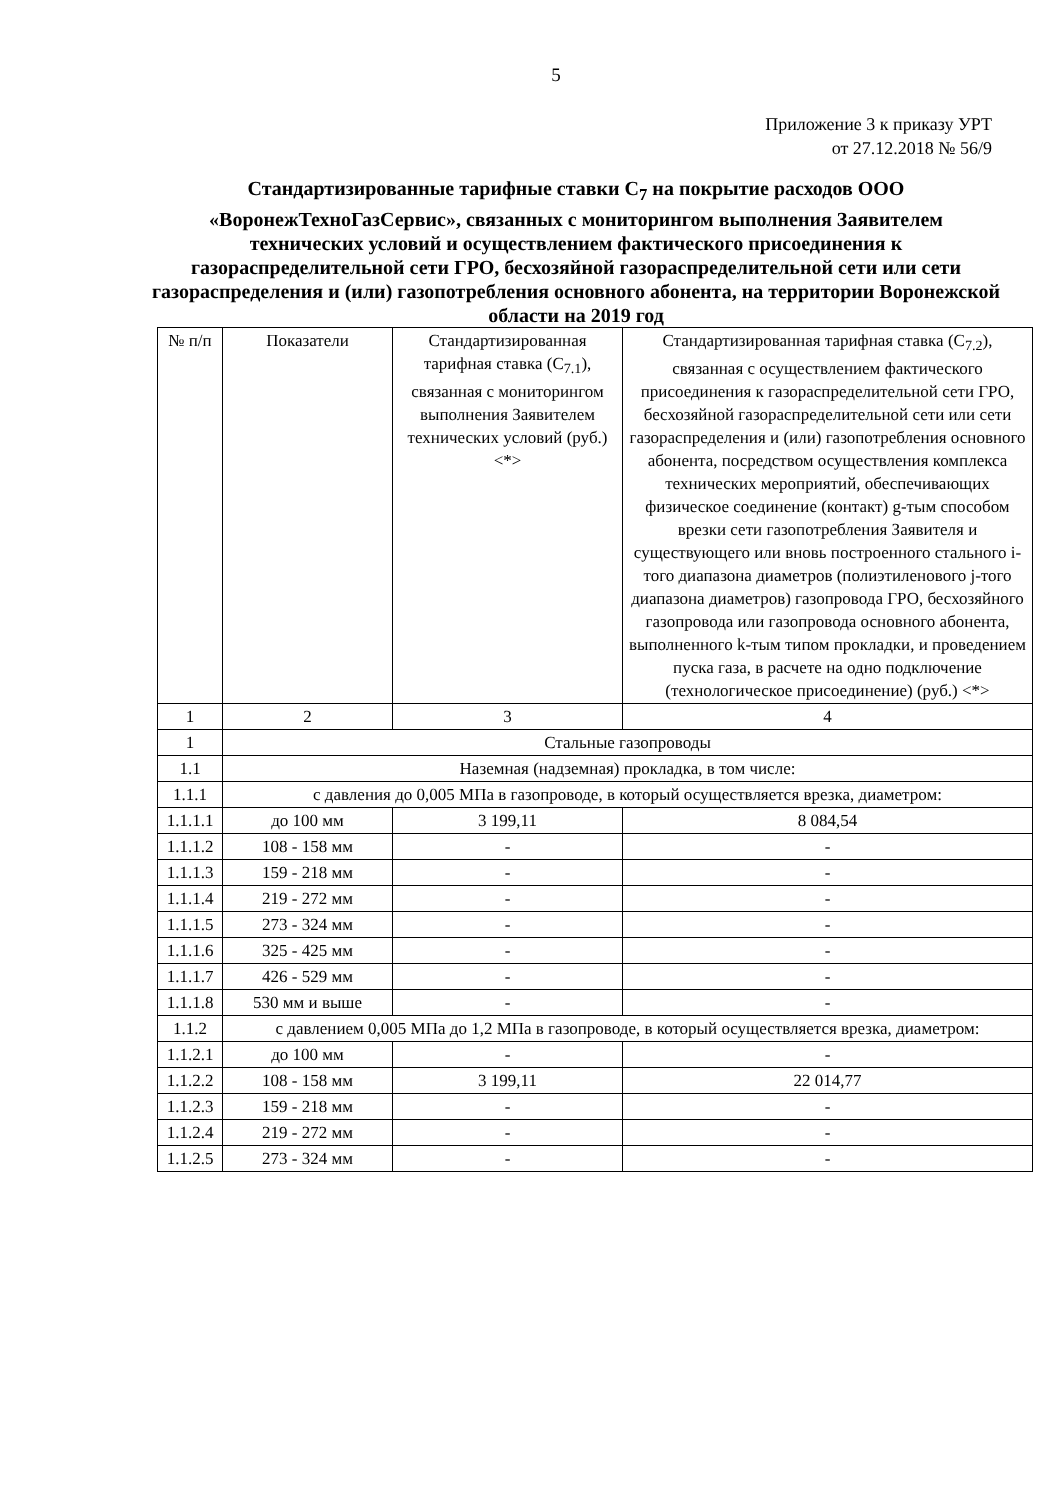5
Приложение 3 к приказу УРТ
от 27.12.2018 № 56/9
Стандартизированные тарифные ставки C<sub>7</sub> на покрытие расходов ООО «ВоронежТехноГазСервис», связанных с мониторингом выполнения Заявителем технических условий и осуществлением фактического присоединения к газораспределительной сети ГРО, бесхозяйной газораспределительной сети или сети газораспределения и (или) газопотребления основного абонента, на территории Воронежской области на 2019 год
| № п/п | Показатели | Стандартизированная тарифная ставка (C<sub>7.1</sub>), связанная с мониторингом выполнения Заявителем технических условий (руб.) <*> | Стандартизированная тарифная ставка (C<sub>7.2</sub>), связанная с осуществлением фактического присоединения к газораспределительной сети ГРО, бесхозяйной газораспределительной сети или сети газораспределения и (или) газопотребления основного абонента, посредством осуществления комплекса технических мероприятий, обеспечивающих физическое соединение (контакт) g-тым способом врезки сети газопотребления Заявителя и существующего или вновь построенного стального i-того диапазона диаметров (полиэтиленового j-того диапазона диаметров) газопровода ГРО, бесхозяйного газопровода или газопровода основного абонента, выполненного k-тым типом прокладки, и проведением пуска газа, в расчете на одно подключение (технологическое присоединение) (руб.) <*> |
| --- | --- | --- | --- |
| 1 | 2 | 3 | 4 |
| 1 | Стальные газопроводы | | |
| 1.1 | Наземная (надземная) прокладка, в том числе: | | |
| 1.1.1 | с давления до 0,005 МПа в газопроводе, в который осуществляется врезка, диаметром: | | |
| 1.1.1.1 | до 100 мм | 3 199,11 | 8 084,54 |
| 1.1.1.2 | 108 - 158 мм | - | - |
| 1.1.1.3 | 159 - 218 мм | - | - |
| 1.1.1.4 | 219 - 272 мм | - | - |
| 1.1.1.5 | 273 - 324 мм | - | - |
| 1.1.1.6 | 325 - 425 мм | - | - |
| 1.1.1.7 | 426 - 529 мм | - | - |
| 1.1.1.8 | 530 мм и выше | - | - |
| 1.1.2 | с давлением 0,005 МПа до 1,2 МПа в газопроводе, в который осуществляется врезка, диаметром: | | |
| 1.1.2.1 | до 100 мм | - | - |
| 1.1.2.2 | 108 - 158 мм | 3 199,11 | 22 014,77 |
| 1.1.2.3 | 159 - 218 мм | - | - |
| 1.1.2.4 | 219 - 272 мм | - | - |
| 1.1.2.5 | 273 - 324 мм | - | - |